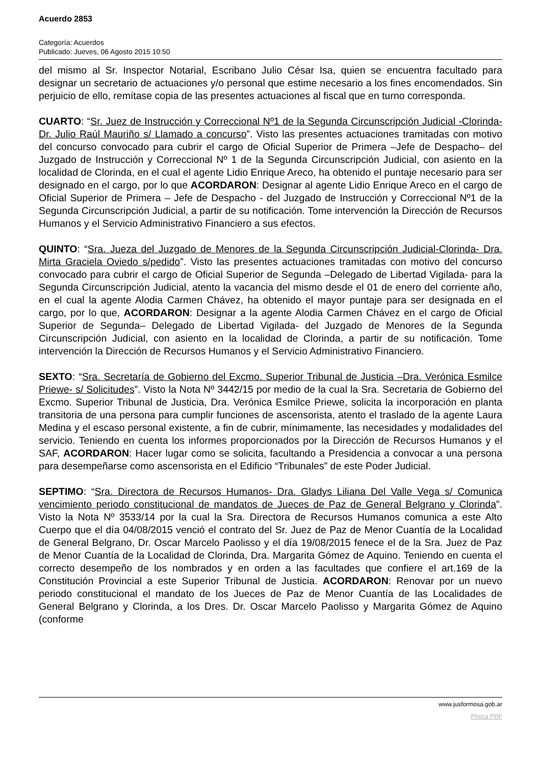Acuerdo 2853
Categoría: Acuerdos
Publicado: Jueves, 06 Agosto 2015 10:50
del mismo al Sr. Inspector Notarial, Escribano Julio César Isa, quien se encuentra facultado para designar un secretario de actuaciones y/o personal que estime necesario a los fines encomendados. Sin perjuicio de ello, remítase copia de las presentes actuaciones al fiscal que en turno corresponda.
CUARTO: “Sr. Juez de Instrucción y Correccional Nº1 de la Segunda Circunscripción Judicial -Clorinda- Dr. Julio Raúl Mauriño s/ Llamado a concurso”. Visto las presentes actuaciones tramitadas con motivo del concurso convocado para cubrir el cargo de Oficial Superior de Primera –Jefe de Despacho– del Juzgado de Instrucción y Correccional Nº 1 de la Segunda Circunscripción Judicial, con asiento en la localidad de Clorinda, en el cual el agente Lidio Enrique Areco, ha obtenido el puntaje necesario para ser designado en el cargo, por lo que ACORDARON: Designar al agente Lidio Enrique Areco en el cargo de Oficial Superior de Primera – Jefe de Despacho - del Juzgado de Instrucción y Correccional Nº1 de la Segunda Circunscripción Judicial, a partir de su notificación. Tome intervención la Dirección de Recursos Humanos y el Servicio Administrativo Financiero a sus efectos.
QUINTO: “Sra. Jueza del Juzgado de Menores de la Segunda Circunscripción Judicial-Clorinda- Dra. Mirta Graciela Oviedo s/pedido”. Visto las presentes actuaciones tramitadas con motivo del concurso convocado para cubrir el cargo de Oficial Superior de Segunda –Delegado de Libertad Vigilada- para la Segunda Circunscripción Judicial, atento la vacancia del mismo desde el 01 de enero del corriente año, en el cual la agente Alodia Carmen Chávez, ha obtenido el mayor puntaje para ser designada en el cargo, por lo que, ACORDARON: Designar a la agente Alodia Carmen Chávez en el cargo de Oficial Superior de Segunda– Delegado de Libertad Vigilada- del Juzgado de Menores de la Segunda Circunscripción Judicial, con asiento en la localidad de Clorinda, a partir de su notificación. Tome intervención la Dirección de Recursos Humanos y el Servicio Administrativo Financiero.
SEXTO: “Sra. Secretaría de Gobierno del Excmo. Superior Tribunal de Justicia –Dra. Verónica Esmilce Priewe- s/ Solicitudes”. Visto la Nota Nº 3442/15 por medio de la cual la Sra. Secretaria de Gobierno del Excmo. Superior Tribunal de Justicia, Dra. Verónica Esmilce Priewe, solicita la incorporación en planta transitoria de una persona para cumplir funciones de ascensorista, atento el traslado de la agente Laura Medina y el escaso personal existente, a fin de cubrir, mínimamente, las necesidades y modalidades del servicio. Teniendo en cuenta los informes proporcionados por la Dirección de Recursos Humanos y el SAF, ACORDARON: Hacer lugar como se solicita, facultando a Presidencia a convocar a una persona para desempeñarse como ascensorista en el Edificio “Tribunales” de este Poder Judicial.
SEPTIMO: “Sra. Directora de Recursos Humanos- Dra. Gladys Liliana Del Valle Vega s/ Comunica vencimiento periodo constitucional de mandatos de Jueces de Paz de General Belgrano y Clorinda”. Visto la Nota Nº 3533/14 por la cual la Sra. Directora de Recursos Humanos comunica a este Alto Cuerpo que el día 04/08/2015 venció el contrato del Sr. Juez de Paz de Menor Cuantía de la Localidad de General Belgrano, Dr. Oscar Marcelo Paolisso y el día 19/08/2015 fenece el de la Sra. Juez de Paz de Menor Cuantía de la Localidad de Clorinda, Dra. Margarita Gómez de Aquino. Teniendo en cuenta el correcto desempeño de los nombrados y en orden a las facultades que confiere el art.169 de la Constitución Provincial a este Superior Tribunal de Justicia. ACORDARON: Renovar por un nuevo periodo constitucional el mandato de los Jueces de Paz de Menor Cuantía de las Localidades de General Belgrano y Clorinda, a los Dres. Dr. Oscar Marcelo Paolisso y Margarita Gómez de Aquino (conforme
www.jusformosa.gob.ar
Phoca PDF